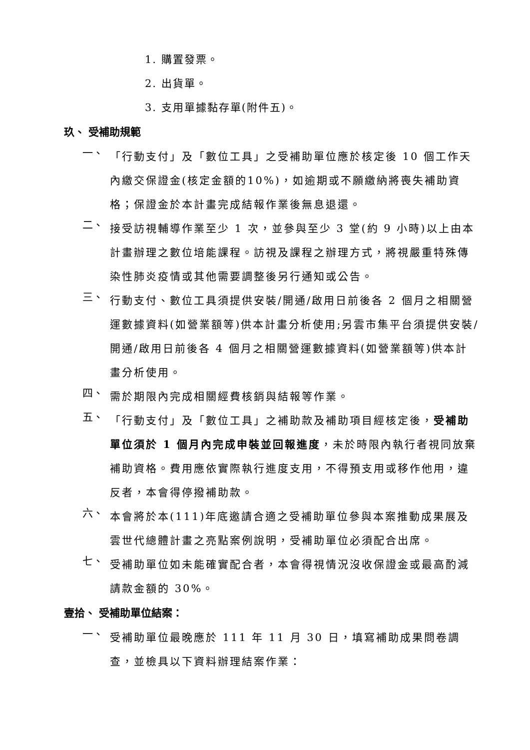1. 購置發票。
2. 出貨單。
3. 支用單據黏存單(附件五)。
玖、 受補助規範
一、
「行動支付」及「數位工具」之受補助單位應於核定後 10 個工作天內繳交保證金(核定金額的10%)，如逾期或不願繳納將喪失補助資格；保證金於本計畫完成結報作業後無息退還。
二、
接受訪視輔導作業至少 1 次，並參與至少 3 堂(約 9 小時)以上由本計畫辦理之數位培能課程。訪視及課程之辦理方式，將視嚴重特殊傳染性肺炎疫情或其他需要調整後另行通知或公告。
三、
行動支付、數位工具須提供安裝/開通/啟用日前後各 2 個月之相關營運數據資料(如營業額等)供本計畫分析使用;另雲市集平台須提供安裝/開通/啟用日前後各 4 個月之相關營運數據資料(如營業額等)供本計畫分析使用。
四、
需於期限內完成相關經費核銷與結報等作業。
五、
「行動支付」及「數位工具」之補助款及補助項目經核定後，受補助單位須於 1 個月內完成申裝並回報進度，未於時限內執行者視同放棄補助資格。費用應依實際執行進度支用，不得預支用或移作他用，違反者，本會得停撥補助款。
六、
本會將於本(111)年底邀請合適之受補助單位參與本案推動成果展及雲世代總體計畫之亮點案例說明，受補助單位必須配合出席。
七、
受補助單位如未能確實配合者，本會得視情況沒收保證金或最高酌減請款金額的 30%。
壹拾、 受補助單位結案：
一、
受補助單位最晚應於 111 年 11 月 30 日，填寫補助成果問卷調查，並檢具以下資料辦理結案作業：